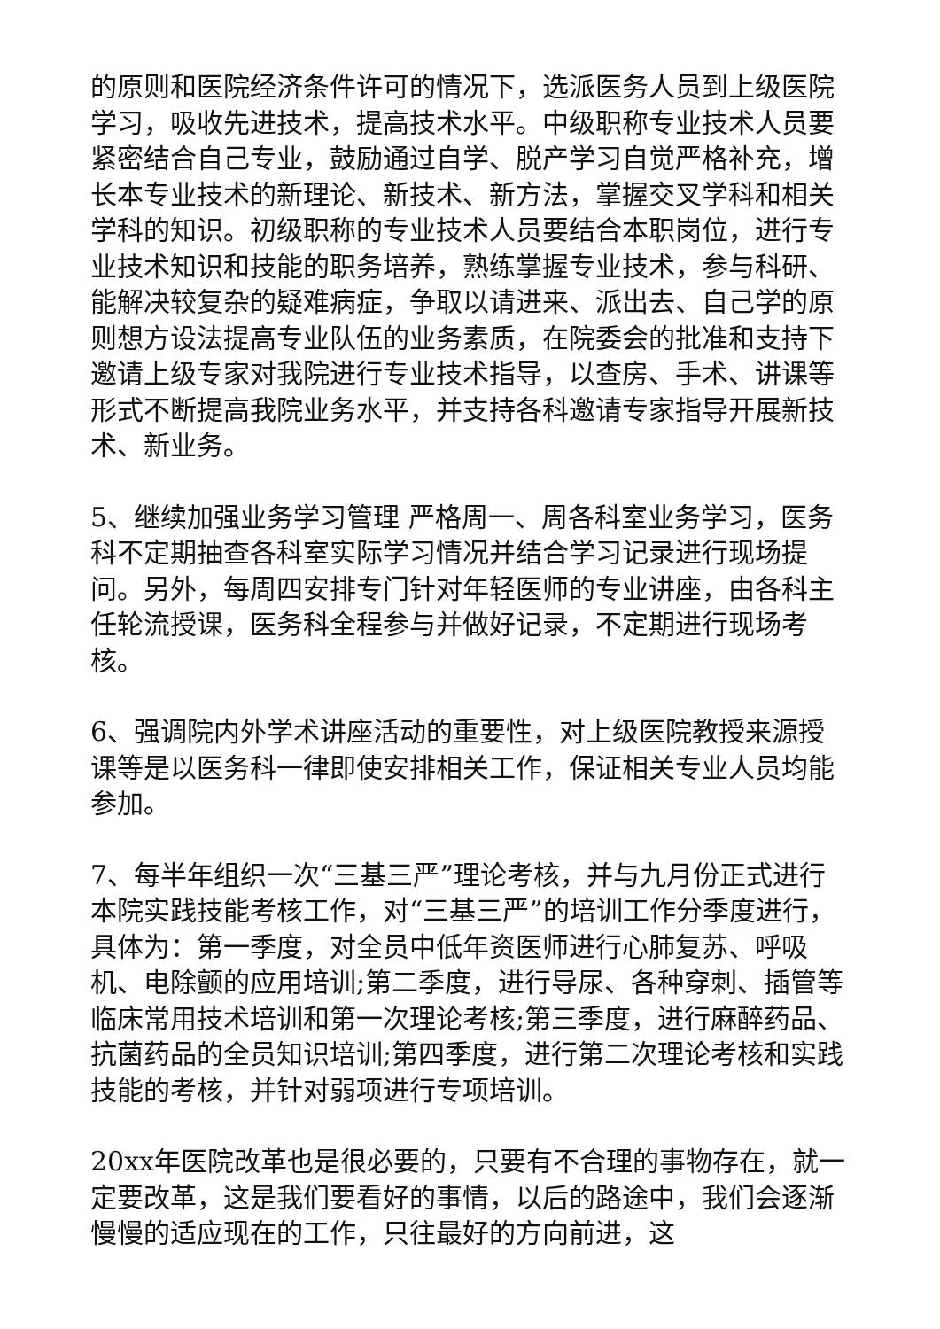的原则和医院经济条件许可的情况下，选派医务人员到上级医院学习，吸收先进技术，提高技术水平。中级职称专业技术人员要紧密结合自己专业，鼓励通过自学、脱产学习自觉严格补充，增长本专业技术的新理论、新技术、新方法，掌握交叉学科和相关学科的知识。初级职称的专业技术人员要结合本职岗位，进行专业技术知识和技能的职务培养，熟练掌握专业技术，参与科研、能解决较复杂的疑难病症，争取以请进来、派出去、自己学的原则想方设法提高专业队伍的业务素质，在院委会的批准和支持下邀请上级专家对我院进行专业技术指导，以查房、手术、讲课等形式不断提高我院业务水平，并支持各科邀请专家指导开展新技术、新业务。
5、继续加强业务学习管理 严格周一、周各科室业务学习，医务科不定期抽查各科室实际学习情况并结合学习记录进行现场提问。另外，每周四安排专门针对年轻医师的专业讲座，由各科主任轮流授课，医务科全程参与并做好记录，不定期进行现场考核。
6、强调院内外学术讲座活动的重要性，对上级医院教授来源授课等是以医务科一律即使安排相关工作，保证相关专业人员均能参加。
7、每半年组织一次“三基三严”理论考核，并与九月份正式进行本院实践技能考核工作，对“三基三严”的培训工作分季度进行，具体为：第一季度，对全员中低年资医师进行心肺复苏、呼吸机、电除颤的应用培训;第二季度，进行导尿、各种穿刺、插管等临床常用技术培训和第一次理论考核;第三季度，进行麻醉药品、抗菌药品的全员知识培训;第四季度，进行第二次理论考核和实践技能的考核，并针对弱项进行专项培训。
20xx年医院改革也是很必要的，只要有不合理的事物存在，就一定要改革，这是我们要看好的事情，以后的路途中，我们会逐渐慢慢的适应现在的工作，只往最好的方向前进，这